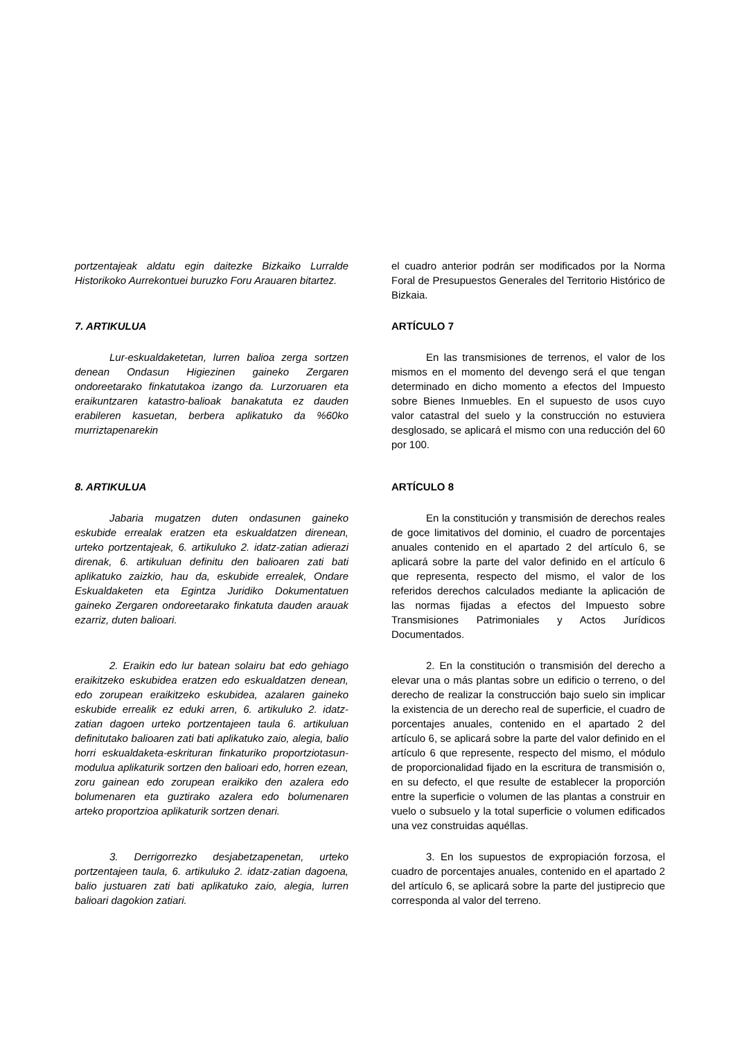portzentajeak aldatu egin daitezke Bizkaiko Lurralde Historikoko Aurrekontuei buruzko Foru Arauaren bitartez.
el cuadro anterior podrán ser modificados por la Norma Foral de Presupuestos Generales del Territorio Histórico de Bizkaia.
7. ARTIKULUA ARTÍCULO 7
Lur-eskualdaketetan, lurren balioa zerga sortzen denean Ondasun Higiezinen gaineko Zergaren ondoreetarako finkatutakoa izango da. Lurzoruaren eta eraikuntzaren katastro-balioak banakatuta ez dauden erabileren kasuetan, berbera aplikatuko da %60ko murriztapenarekin
En las transmisiones de terrenos, el valor de los mismos en el momento del devengo será el que tengan determinado en dicho momento a efectos del Impuesto sobre Bienes Inmuebles. En el supuesto de usos cuyo valor catastral del suelo y la construcción no estuviera desglosado, se aplicará el mismo con una reducción del 60 por 100.
8. ARTIKULUA ARTÍCULO 8
Jabaria mugatzen duten ondasunen gaineko eskubide errealak eratzen eta eskualdatzen direnean, urteko portzentajeak, 6. artikuluko 2. idatz-zatian adierazi direnak, 6. artikuluan definitu den balioaren zati bati aplikatuko zaizkio, hau da, eskubide errealek, Ondare Eskualdaketen eta Egintza Juridiko Dokumentatuen gaineko Zergaren ondoreetarako finkatuta dauden arauak ezarriz, duten balioari.
En la constitución y transmisión de derechos reales de goce limitativos del dominio, el cuadro de porcentajes anuales contenido en el apartado 2 del artículo 6, se aplicará sobre la parte del valor definido en el artículo 6 que representa, respecto del mismo, el valor de los referidos derechos calculados mediante la aplicación de las normas fijadas a efectos del Impuesto sobre Transmisiones Patrimoniales y Actos Jurídicos Documentados.
2. Eraikin edo lur batean solairu bat edo gehiago eraikitzeko eskubidea eratzen edo eskualdatzen denean, edo zorupean eraikitzeko eskubidea, azalaren gaineko eskubide errealik ez eduki arren, 6. artikuluko 2. idatz-zatian dagoen urteko portzentajeen taula 6. artikuluan definitutako balioaren zati bati aplikatuko zaio, alegia, balio horri eskualdaketa-eskrituran finkaturiko proportziotasun-modulua aplikaturik sortzen den balioari edo, horren ezean, zoru gainean edo zorupean eraikiko den azalera edo bolumenaren eta guztirako azalera edo bolumenaren arteko proportzioa aplikaturik sortzen denari.
2. En la constitución o transmisión del derecho a elevar una o más plantas sobre un edificio o terreno, o del derecho de realizar la construcción bajo suelo sin implicar la existencia de un derecho real de superficie, el cuadro de porcentajes anuales, contenido en el apartado 2 del artículo 6, se aplicará sobre la parte del valor definido en el artículo 6 que represente, respecto del mismo, el módulo de proporcionalidad fijado en la escritura de transmisión o, en su defecto, el que resulte de establecer la proporción entre la superficie o volumen de las plantas a construir en vuelo o subsuelo y la total superficie o volumen edificados una vez construidas aquéllas.
3. Derrigorrezko desjabetzapenetan, urteko portzentajeen taula, 6. artikuluko 2. idatz-zatian dagoena, balio justuaren zati bati aplikatuko zaio, alegia, lurren balioari dagokion zatiari.
3. En los supuestos de expropiación forzosa, el cuadro de porcentajes anuales, contenido en el apartado 2 del artículo 6, se aplicará sobre la parte del justiprecio que corresponda al valor del terreno.